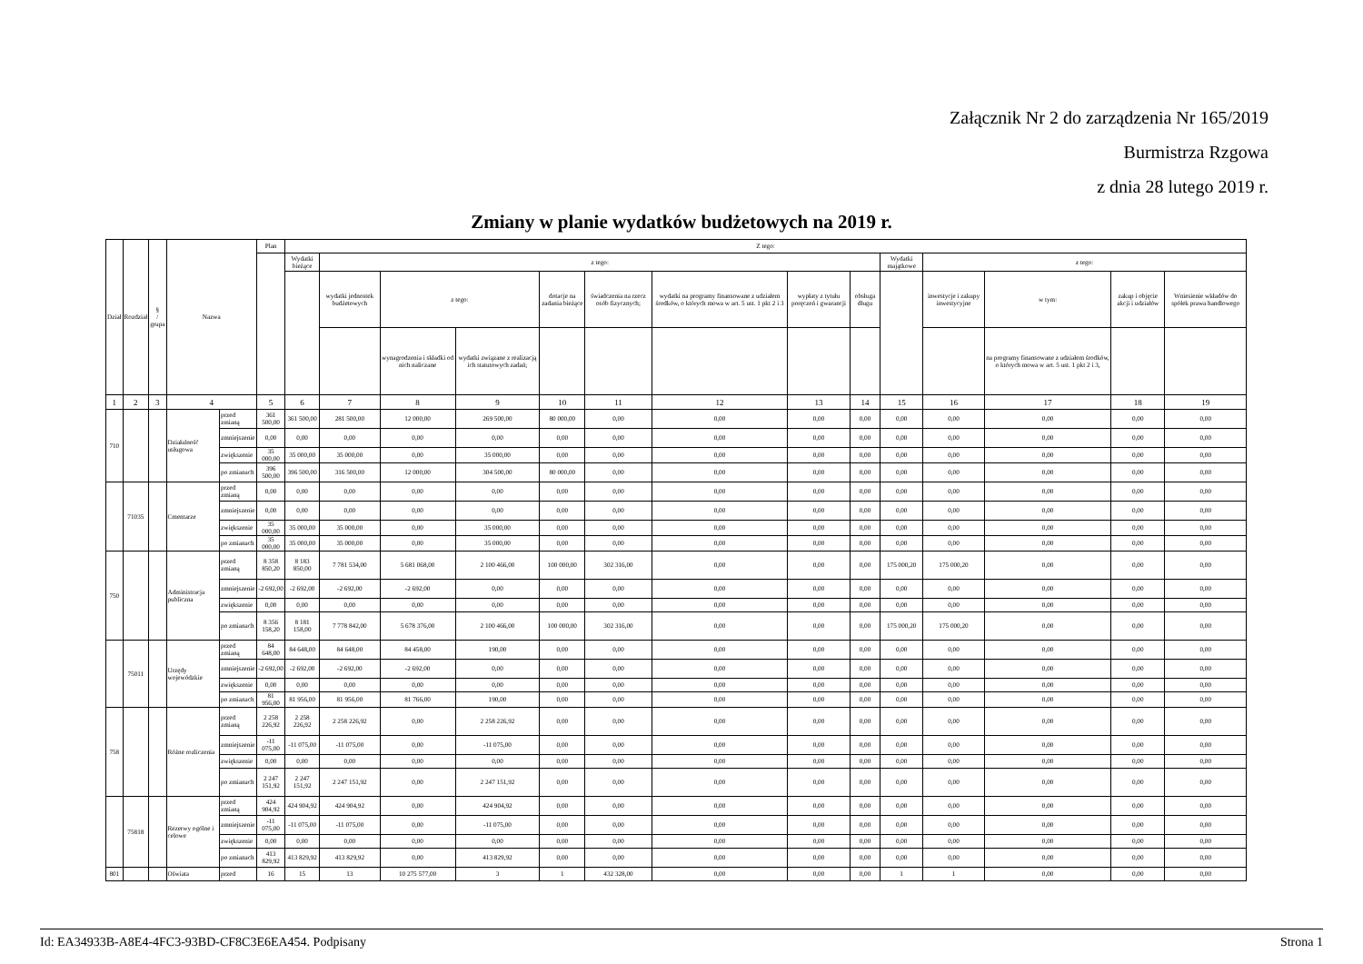Załącznik Nr 2 do zarządzenia Nr 165/2019
Burmistrza Rzgowa
z dnia 28 lutego 2019 r.
Zmiany w planie wydatków budżetowych na 2019 r.
| Dział | Rozdział | § / grupa | Nazwa | | Plan | Z tego: | | | | | | | | | | | | | |
| --- | --- | --- | --- | --- | --- | --- | --- | --- | --- | --- | --- | --- | --- | --- | --- | --- | --- | --- | --- |
| | | | | | | Wydatki bieżące | z tego: | | | | | | | | Wydatki majątkowe | z tego: | | | |
| | | | | | | | wydatki jednostek budżetowych | z tego: | | dotacje na zadania bieżące | świadczenia na rzecz osób fizycznych; | wydatki na programy finansowane z udziałem środków, o których mowa w art. 5 ust. 1 pkt 2 i 3 | wypłaty z tytułu poręczeń i gwarancji | obsługa długu | | inwestycje i zakupy inwestycyjne | w tym: | zakup i objęcie akcji i udziałów | Wniesienie wkładów do spółek prawa handlowego |
| | | | | | | | | wynagrodzenia i składki od nich naliczane | wydatki związane z realizacją ich statutowych zadań; | | | | | | | | na programy finansowane z udziałem środków, o których mowa w art. 5 ust. 1 pkt 2 i 3, | | |
| 1 | 2 | 3 | 4 | | 5 | 6 | 7 | 8 | 9 | 10 | 11 | 12 | 13 | 14 | 15 | 16 | 17 | 18 | 19 |
| 710 | | | Działalność usługowa | przed zmianą | 361 500,00 | 361 500,00 | 281 500,00 | 12 000,00 | 269 500,00 | 80 000,00 | 0,00 | 0,00 | 0,00 | 0,00 | 0,00 | 0,00 | 0,00 | 0,00 | 0,00 |
| | | | | zmniejszenie | 0,00 | 0,00 | 0,00 | 0,00 | 0,00 | 0,00 | 0,00 | 0,00 | 0,00 | 0,00 | 0,00 | 0,00 | 0,00 | 0,00 | 0,00 |
| | | | | zwiększenie | 35 000,00 | 35 000,00 | 35 000,00 | 0,00 | 35 000,00 | 0,00 | 0,00 | 0,00 | 0,00 | 0,00 | 0,00 | 0,00 | 0,00 | 0,00 | 0,00 |
| | | | | po zmianach | 396 500,00 | 396 500,00 | 316 500,00 | 12 000,00 | 304 500,00 | 80 000,00 | 0,00 | 0,00 | 0,00 | 0,00 | 0,00 | 0,00 | 0,00 | 0,00 | 0,00 |
| | 71035 | | Cmentarze | przed zmianą | 0,00 | 0,00 | 0,00 | 0,00 | 0,00 | 0,00 | 0,00 | 0,00 | 0,00 | 0,00 | 0,00 | 0,00 | 0,00 | 0,00 | 0,00 |
| | | | | zmniejszenie | 0,00 | 0,00 | 0,00 | 0,00 | 0,00 | 0,00 | 0,00 | 0,00 | 0,00 | 0,00 | 0,00 | 0,00 | 0,00 | 0,00 | 0,00 |
| | | | | zwiększenie | 35 000,00 | 35 000,00 | 35 000,00 | 0,00 | 35 000,00 | 0,00 | 0,00 | 0,00 | 0,00 | 0,00 | 0,00 | 0,00 | 0,00 | 0,00 | 0,00 |
| | | | | po zmianach | 35 000,00 | 35 000,00 | 35 000,00 | 0,00 | 35 000,00 | 0,00 | 0,00 | 0,00 | 0,00 | 0,00 | 0,00 | 0,00 | 0,00 | 0,00 | 0,00 |
| 750 | | | Administracja publiczna | przed zmianą | 8 358 850,20 | 8 183 850,00 | 7 781 534,00 | 5 681 068,00 | 2 100 466,00 | 100 000,00 | 302 316,00 | 0,00 | 0,00 | 0,00 | 175 000,20 | 175 000,20 | 0,00 | 0,00 | 0,00 |
| | | | | zmniejszenie | -2 692,00 | -2 692,00 | -2 692,00 | -2 692,00 | 0,00 | 0,00 | 0,00 | 0,00 | 0,00 | 0,00 | 0,00 | 0,00 | 0,00 | 0,00 | 0,00 |
| | | | | zwiększenie | 0,00 | 0,00 | 0,00 | 0,00 | 0,00 | 0,00 | 0,00 | 0,00 | 0,00 | 0,00 | 0,00 | 0,00 | 0,00 | 0,00 | 0,00 |
| | | | | po zmianach | 8 356 158,20 | 8 181 158,00 | 7 778 842,00 | 5 678 376,00 | 2 100 466,00 | 100 000,00 | 302 316,00 | 0,00 | 0,00 | 0,00 | 175 000,20 | 175 000,20 | 0,00 | 0,00 | 0,00 |
| | 75011 | | Urzędy wojewódzkie | przed zmianą | 84 648,00 | 84 648,00 | 84 648,00 | 84 458,00 | 190,00 | 0,00 | 0,00 | 0,00 | 0,00 | 0,00 | 0,00 | 0,00 | 0,00 | 0,00 | 0,00 |
| | | | | zmniejszenie | -2 692,00 | -2 692,00 | -2 692,00 | -2 692,00 | 0,00 | 0,00 | 0,00 | 0,00 | 0,00 | 0,00 | 0,00 | 0,00 | 0,00 | 0,00 | 0,00 |
| | | | | zwiększenie | 0,00 | 0,00 | 0,00 | 0,00 | 0,00 | 0,00 | 0,00 | 0,00 | 0,00 | 0,00 | 0,00 | 0,00 | 0,00 | 0,00 | 0,00 |
| | | | | po zmianach | 81 956,00 | 81 956,00 | 81 956,00 | 81 766,00 | 190,00 | 0,00 | 0,00 | 0,00 | 0,00 | 0,00 | 0,00 | 0,00 | 0,00 | 0,00 | 0,00 |
| 758 | | | Różne rozliczenia | przed zmianą | 2 258 226,92 | 2 258 226,92 | 2 258 226,92 | 0,00 | 2 258 226,92 | 0,00 | 0,00 | 0,00 | 0,00 | 0,00 | 0,00 | 0,00 | 0,00 | 0,00 | 0,00 |
| | | | | zmniejszenie | -11 075,00 | -11 075,00 | -11 075,00 | 0,00 | -11 075,00 | 0,00 | 0,00 | 0,00 | 0,00 | 0,00 | 0,00 | 0,00 | 0,00 | 0,00 | 0,00 |
| | | | | zwiększenie | 0,00 | 0,00 | 0,00 | 0,00 | 0,00 | 0,00 | 0,00 | 0,00 | 0,00 | 0,00 | 0,00 | 0,00 | 0,00 | 0,00 | 0,00 |
| | | | | po zmianach | 2 247 151,92 | 2 247 151,92 | 2 247 151,92 | 0,00 | 2 247 151,92 | 0,00 | 0,00 | 0,00 | 0,00 | 0,00 | 0,00 | 0,00 | 0,00 | 0,00 | 0,00 |
| | 75818 | | Rezerwy ogólne i celowe | przed zmianą | 424 904,92 | 424 904,92 | 424 904,92 | 0,00 | 424 904,92 | 0,00 | 0,00 | 0,00 | 0,00 | 0,00 | 0,00 | 0,00 | 0,00 | 0,00 | 0,00 |
| | | | | zmniejszenie | -11 075,00 | -11 075,00 | -11 075,00 | 0,00 | -11 075,00 | 0,00 | 0,00 | 0,00 | 0,00 | 0,00 | 0,00 | 0,00 | 0,00 | 0,00 | 0,00 |
| | | | | zwiększenie | 0,00 | 0,00 | 0,00 | 0,00 | 0,00 | 0,00 | 0,00 | 0,00 | 0,00 | 0,00 | 0,00 | 0,00 | 0,00 | 0,00 | 0,00 |
| | | | | po zmianach | 413 829,92 | 413 829,92 | 413 829,92 | 0,00 | 413 829,92 | 0,00 | 0,00 | 0,00 | 0,00 | 0,00 | 0,00 | 0,00 | 0,00 | 0,00 | 0,00 |
| 801 | | | Oświata | przed | 16 | 15 | 13 | 10 275 577,00 | 3 | 1 | 432 328,00 | 0,00 | 0,00 | 0,00 | 1 | 1 | 0,00 | 0,00 | 0,00 |
Id: EA34933B-A8E4-4FC3-93BD-CF8C3E6EA454. Podpisany Strona 1